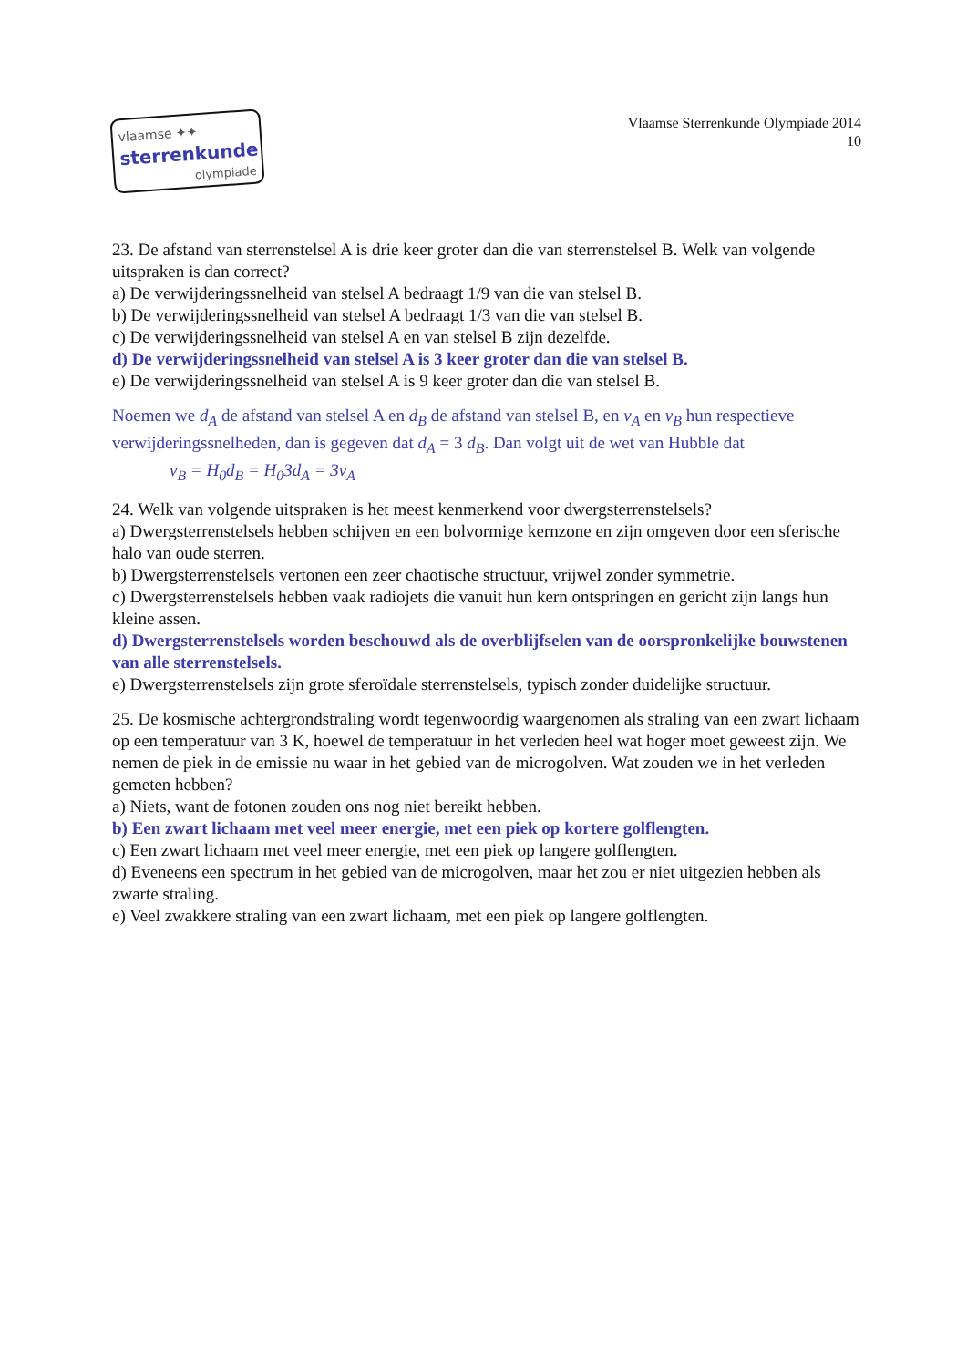vlaamse ✦✦
sterrenkunde
olympiade
Vlaamse Sterrenkunde Olympiade 2014
10
23. De afstand van sterrenstelsel A is drie keer groter dan die van sterrenstelsel B. Welk van volgende uitspraken is dan correct?
a) De verwijderingssnelheid van stelsel A bedraagt 1/9 van die van stelsel B.
b) De verwijderingssnelheid van stelsel A bedraagt 1/3 van die van stelsel B.
c) De verwijderingssnelheid van stelsel A en van stelsel B zijn dezelfde.
d) De verwijderingssnelheid van stelsel A is 3 keer groter dan die van stelsel B.
e) De verwijderingssnelheid van stelsel A is 9 keer groter dan die van stelsel B.
Noemen we d<sub>A</sub> de afstand van stelsel A en d<sub>B</sub> de afstand van stelsel B, en v<sub>A</sub> en v<sub>B</sub> hun respectieve verwijderingssnelheden, dan is gegeven dat d<sub>A</sub> = 3 d<sub>B</sub>. Dan volgt uit de wet van Hubble dat
v<sub>B</sub> = H<sub>0</sub>d<sub>B</sub> = H<sub>0</sub>3d<sub>A</sub> = 3v<sub>A</sub>
24. Welk van volgende uitspraken is het meest kenmerkend voor dwergsterrenstelsels?
a) Dwergsterrenstelsels hebben schijven en een bolvormige kernzone en zijn omgeven door een sferische halo van oude sterren.
b) Dwergsterrenstelsels vertonen een zeer chaotische structuur, vrijwel zonder symmetrie.
c) Dwergsterrenstelsels hebben vaak radiojets die vanuit hun kern ontspringen en gericht zijn langs hun kleine assen.
d) Dwergsterrenstelsels worden beschouwd als de overblijfselen van de oorspronkelijke bouwstenen van alle sterrenstelsels.
e) Dwergsterrenstelsels zijn grote sferoïdale sterrenstelsels, typisch zonder duidelijke structuur.
25. De kosmische achtergrondstraling wordt tegenwoordig waargenomen als straling van een zwart lichaam op een temperatuur van 3 K, hoewel de temperatuur in het verleden heel wat hoger moet geweest zijn. We nemen de piek in de emissie nu waar in het gebied van de microgolven. Wat zouden we in het verleden gemeten hebben?
a) Niets, want de fotonen zouden ons nog niet bereikt hebben.
b) Een zwart lichaam met veel meer energie, met een piek op kortere golflengten.
c) Een zwart lichaam met veel meer energie, met een piek op langere golflengten.
d) Eveneens een spectrum in het gebied van de microgolven, maar het zou er niet uitgezien hebben als zwarte straling.
e) Veel zwakkere straling van een zwart lichaam, met een piek op langere golflengten.